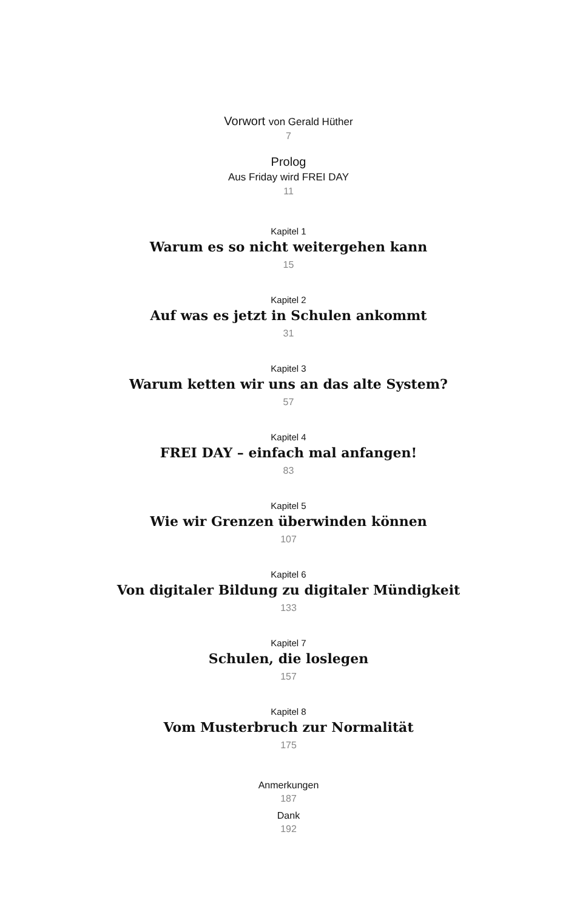Vorwort von Gerald Hüther
7
Prolog
Aus Friday wird FREI DAY
11
Kapitel 1
Warum es so nicht weitergehen kann
15
Kapitel 2
Auf was es jetzt in Schulen ankommt
31
Kapitel 3
Warum ketten wir uns an das alte System?
57
Kapitel 4
FREI DAY – einfach mal anfangen!
83
Kapitel 5
Wie wir Grenzen überwinden können
107
Kapitel 6
Von digitaler Bildung zu digitaler Mündigkeit
133
Kapitel 7
Schulen, die loslegen
157
Kapitel 8
Vom Musterbruch zur Normalität
175
Anmerkungen
187
Dank
192